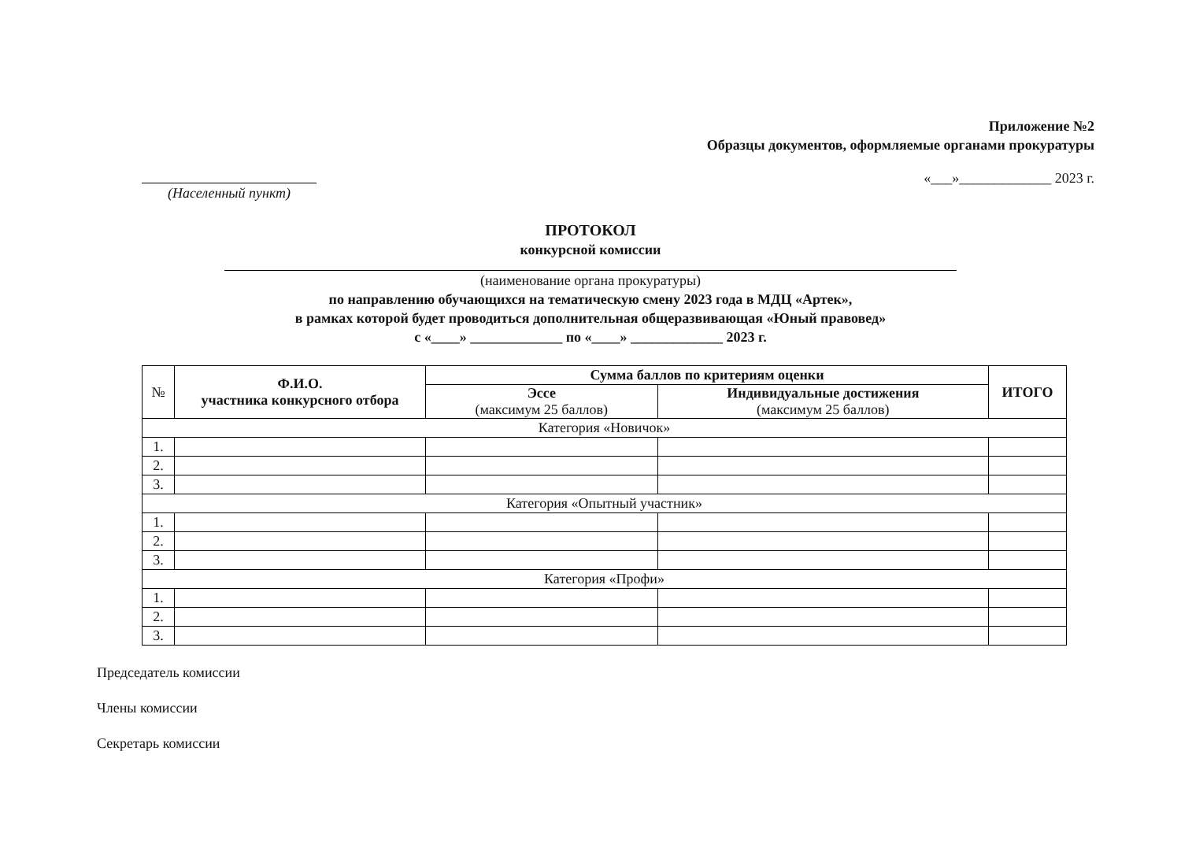Приложение №2
Образцы документов, оформляемые органами прокуратуры
(Населенный пункт)
«___»_____________ 2023 г.
ПРОТОКОЛ
конкурсной комиссии
(наименование органа прокуратуры)
по направлению обучающихся на тематическую смену 2023 года в МДЦ «Артек»,
в рамках которой будет проводиться дополнительная общеразвивающая «Юный правовед»
с «____» _____________ по «____» _____________ 2023 г.
| № | Ф.И.О. участника конкурсного отбора | Сумма баллов по критериям оценки | | ИТОГО |
| | | Эссе (максимум 25 баллов) | Индивидуальные достижения (максимум 25 баллов) | |
| Категория «Новичок» | | | | |
| 1. | | | | |
| 2. | | | | |
| 3. | | | | |
| Категория «Опытный участник» | | | | |
| 1. | | | | |
| 2. | | | | |
| 3. | | | | |
| Категория «Профи» | | | | |
| 1. | | | | |
| 2. | | | | |
| 3. | | | | |
Председатель комиссии
Члены комиссии
Секретарь комиссии